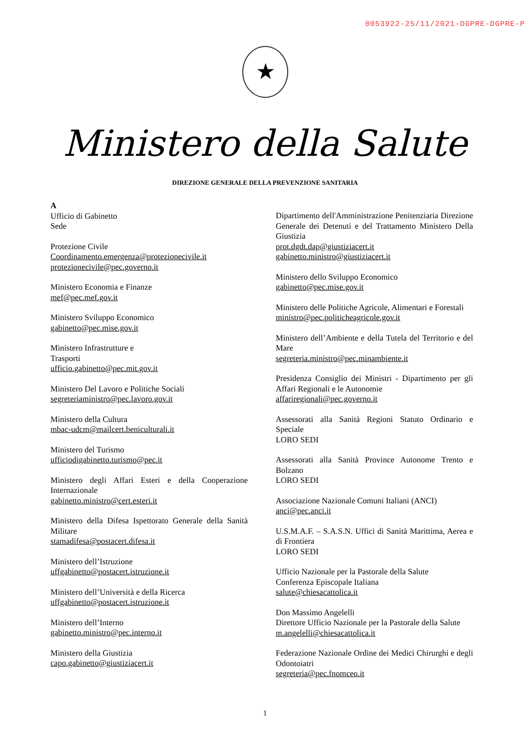0053922-25/11/2021-DGPRE-DGPRE-P
★
Ministero della Salute
DIREZIONE GENERALE DELLA PREVENZIONE SANITARIA
A
Ufficio di Gabinetto
Sede
Protezione Civile
Coordinamento.emergenza@protezionecivile.it
protezionecivile@pec.governo.it
Ministero Economia e Finanze
mef@pec.mef.gov.it
Ministero Sviluppo Economico
gabinetto@pec.mise.gov.it
Ministero Infrastrutture e
Trasporti
ufficio.gabinetto@pec.mit.gov.it
Ministero Del Lavoro e Politiche Sociali
segreteriaministro@pec.lavoro.gov.it
Ministero della Cultura
mbac-udcm@mailcert.beniculturali.it
Ministero del Turismo
ufficiodigabinetto.turismo@pec.it
Ministero degli Affari Esteri e della Cooperazione Internazionale
gabinetto.ministro@cert.esteri.it
Ministero della Difesa Ispettorato Generale della Sanità Militare
stamadifesa@postacert.difesa.it
Ministero dell’Istruzione
uffgabinetto@postacert.istruzione.it
Ministero dell’Università e della Ricerca
uffgabinetto@postacert.istruzione.it
Ministero dell’Interno
gabinetto.ministro@pec.interno.it
Ministero della Giustizia
capo.gabinetto@giustiziacert.it
Dipartimento dell'Amministrazione Penitenziaria Direzione Generale dei Detenuti e del Trattamento Ministero Della Giustizia
prot.dgdt.dap@giustiziacert.it
gabinetto.ministro@giustiziacert.it
Ministero dello Sviluppo Economico
gabinetto@pec.mise.gov.it
Ministero delle Politiche Agricole, Alimentari e Forestali
ministro@pec.politicheagricole.gov.it
Ministero dell’Ambiente e della Tutela del Territorio e del Mare
segreteria.ministro@pec.minambiente.it
Presidenza Consiglio dei Ministri - Dipartimento per gli Affari Regionali e le Autonomie
affariregionali@pec.governo.it
Assessorati alla Sanità Regioni Statuto Ordinario e Speciale
LORO SEDI
Assessorati alla Sanità Province Autonome Trento e Bolzano
LORO SEDI
Associazione Nazionale Comuni Italiani (ANCI)
anci@pec.anci.it
U.S.M.A.F. – S.A.S.N. Uffici di Sanità Marittima, Aerea e di Frontiera
LORO SEDI
Ufficio Nazionale per la Pastorale della Salute
Conferenza Episcopale Italiana
salute@chiesacattolica.it
Don Massimo Angelelli
Direttore Ufficio Nazionale per la Pastorale della Salute
m.angelelli@chiesacattolica.it
Federazione Nazionale Ordine dei Medici Chirurghi e degli Odontoiatri
segreteria@pec.fnomceo.it
1